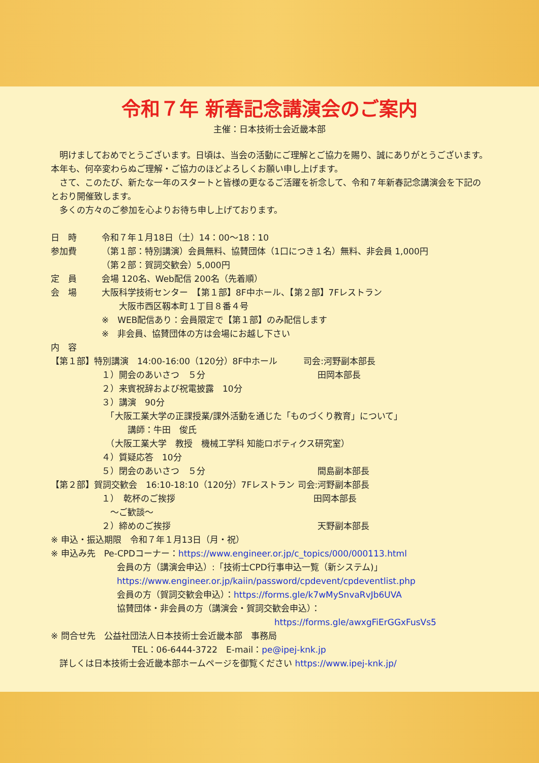令和７年 新春記念講演会のご案内
主催：日本技術士会近畿本部
　明けましておめでとうございます。日頃は、当会の活動にご理解とご協力を賜り、誠にありがとうございます。本年も、何卒変わらぬご理解・ご協力のほどよろしくお願い申し上げます。
　さて、このたび、新たな一年のスタートと皆様の更なるご活躍を祈念して、令和７年新春記念講演会を下記のとおり開催致します。
　多くの方々のご参加を心よりお待ち申し上げております。
日　時 令和７年１月18日（土）14：00～18：10
参加費 （第１部：特別講演）会員無料、協賛団体（1口につき１名）無料、非会員 1,000円
（第２部：賀詞交歓会）5,000円
定　員 会場 120名、Web配信 200名（先着順）
会　場 大阪科学技術センター　【第１部】8F中ホール、【第２部】7Fレストラン
　　大阪市西区靱本町１丁目８番４号
※　WEB配信あり：会員限定で【第１部】のみ配信します
※　非会員、協賛団体の方は会場にお越し下さい
内　容
【第１部】特別講演　14:00-16:00（120分）8F中ホール　　　司会:河野副本部長
１）開会のあいさつ　５分　　　　　　　　　　　　　田岡本部長
２）来賓祝辞および祝電披露　10分
３）講演　90分
　「大阪工業大学の正課授業/課外活動を通じた「ものづくり教育」について」
　　　講師：牛田　俊氏
　（大阪工業大学　教授　機械工学科 知能ロボティクス研究室）
４）質疑応答　10分
５）閉会のあいさつ　５分　　　　　　　　　　　　　間島副本部長
【第２部】賀詞交歓会　16:10-18:10（120分）7Fレストラン 司会:河野副本部長
１）　乾杯のご挨拶　　　　　　　　　　　　　　　　田岡本部長
　～ご歓談～
２）締めのご挨拶　　　　　　　　　　　　　　　　　天野副本部長
※ 申込・振込期限　令和７年１月13日（月・祝）
※ 申込み先　Pe-CPDコーナー：https://www.engineer.or.jp/c_topics/000/000113.html
会員の方（講演会申込）:「技術士CPD行事申込一覧（新システム)」
https://www.engineer.or.jp/kaiin/password/cpdevent/cpdeventlist.php
会員の方（賀詞交歓会申込）：https://forms.gle/k7wMySnvaRvJb6UVA
協賛団体・非会員の方（講演会・賀詞交歓会申込）：
https://forms.gle/awxgFiErGGxFusVs5
※ 問合せ先　公益社団法人日本技術士会近畿本部　事務局
TEL：06-6444-3722　E-mail：pe@ipej-knk.jp
　詳しくは日本技術士会近畿本部ホームページを御覧ください https://www.ipej-knk.jp/